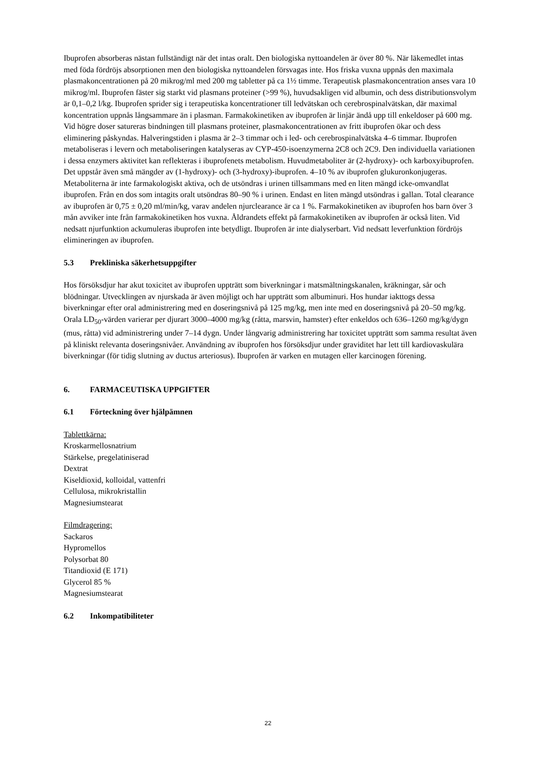Ibuprofen absorberas nästan fullständigt när det intas oralt. Den biologiska nyttoandelen är över 80 %. När läkemedlet intas med föda fördröjs absorptionen men den biologiska nyttoandelen försvagas inte. Hos friska vuxna uppnås den maximala plasmakoncentrationen på 20 mikrog/ml med 200 mg tabletter på ca 1½ timme. Terapeutisk plasmakoncentration anses vara 10 mikrog/ml. Ibuprofen fäster sig starkt vid plasmans proteiner (>99 %), huvudsakligen vid albumin, och dess distributionsvolym är 0,1–0,2 l/kg. Ibuprofen sprider sig i terapeutiska koncentrationer till ledvätskan och cerebrospinalvätskan, där maximal koncentration uppnås långsammare än i plasman. Farmakokinetiken av ibuprofen är linjär ändå upp till enkeldoser på 600 mg. Vid högre doser satureras bindningen till plasmans proteiner, plasmakoncentrationen av fritt ibuprofen ökar och dess eliminering påskyndas. Halveringstiden i plasma är 2–3 timmar och i led- och cerebrospinalvätska 4–6 timmar. Ibuprofen metaboliseras i levern och metaboliseringen katalyseras av CYP-450-isoenzymerna 2C8 och 2C9. Den individuella variationen i dessa enzymers aktivitet kan reflekteras i ibuprofenets metabolism. Huvudmetaboliter är (2-hydroxy)- och karboxyibuprofen. Det uppstår även små mängder av (1-hydroxy)- och (3-hydroxy)-ibuprofen. 4–10 % av ibuprofen glukuronkonjugeras. Metaboliterna är inte farmakologiskt aktiva, och de utsöndras i urinen tillsammans med en liten mängd icke-omvandlat ibuprofen. Från en dos som intagits oralt utsöndras 80–90 % i urinen. Endast en liten mängd utsöndras i gallan. Total clearance av ibuprofen är 0,75 ± 0,20 ml/min/kg, varav andelen njurclearance är ca 1 %. Farmakokinetiken av ibuprofen hos barn över 3 mån avviker inte från farmakokinetiken hos vuxna. Åldrandets effekt på farmakokinetiken av ibuprofen är också liten. Vid nedsatt njurfunktion ackumuleras ibuprofen inte betydligt. Ibuprofen är inte dialyserbart. Vid nedsatt leverfunktion fördröjs elimineringen av ibuprofen.
5.3 Prekliniska säkerhetsuppgifter
Hos försöksdjur har akut toxicitet av ibuprofen uppträtt som biverkningar i matsmältningskanalen, kräkningar, sår och blödningar. Utvecklingen av njurskada är även möjligt och har uppträtt som albuminuri. Hos hundar iakttogs dessa biverkningar efter oral administrering med en doseringsnivå på 125 mg/kg, men inte med en doseringsnivå på 20–50 mg/kg. Orala LD<sub>50</sub>-värden varierar per djurart 3000–4000 mg/kg (råtta, marsvin, hamster) efter enkeldos och 636–1260 mg/kg/dygn (mus, råtta) vid administrering under 7–14 dygn. Under långvarig administrering har toxicitet uppträtt som samma resultat även på kliniskt relevanta doseringsnivåer. Användning av ibuprofen hos försöksdjur under graviditet har lett till kardiovaskulära biverkningar (för tidig slutning av ductus arteriosus). Ibuprofen är varken en mutagen eller karcinogen förening.
6. FARMACEUTISKA UPPGIFTER
6.1 Förteckning över hjälpämnen
Tablettkärna:
Kroskarmellosnatrium
Stärkelse, pregelatiniserad
Dextrat
Kiseldioxid, kolloidal, vattenfri
Cellulosa, mikrokristallin
Magnesiumstearat
Filmdragering:
Sackaros
Hypromellos
Polysorbat 80
Titandioxid (E 171)
Glycerol 85 %
Magnesiumstearat
6.2 Inkompatibiliteter
22